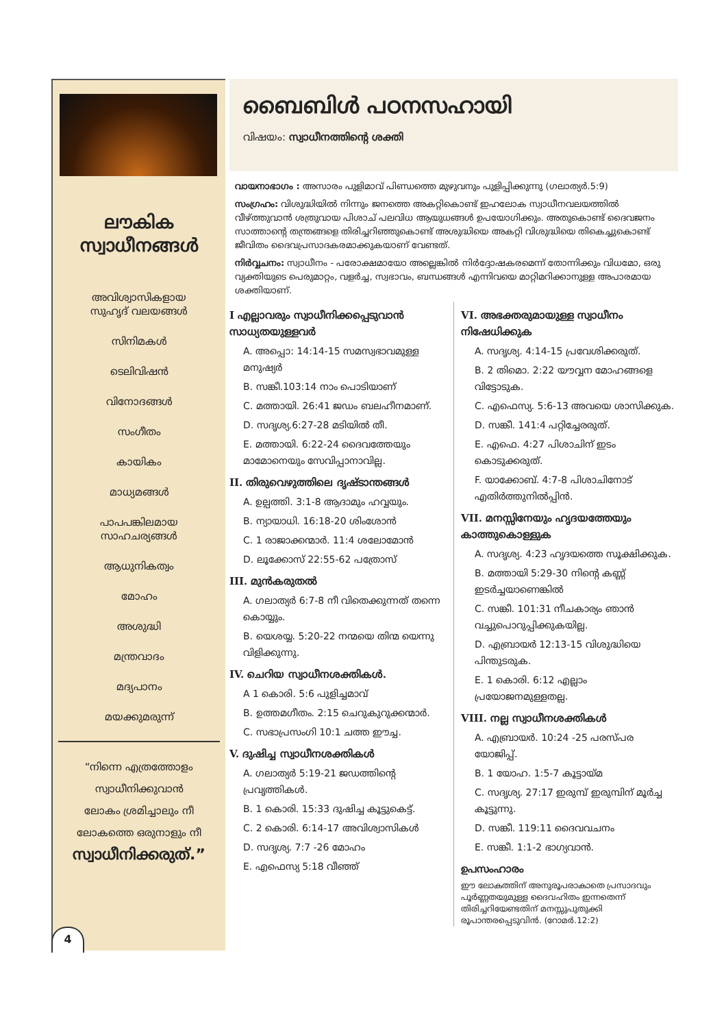ലൗകിക
സ്വാധീനങ്ങൾ
അവിശ്വാസികളായ
സുഹൃദ് വലയങ്ങൾ
സിനിമകൾ
ടെലിവിഷൻ
വിനോദങ്ങൾ
സംഗീതം
കായികം
മാധ്യമങ്ങൾ
പാപപങ്കിലമായ
സാഹചര്യങ്ങൾ
ആധുനികത്വം
മോഹം
അശുദ്ധി
മന്ത്രവാദം
മദ്യപാനം
മയക്കുമരുന്ന്
“നിന്നെ എത്രത്തോളം
സ്വാധീനിക്കുവാൻ
ലോകം ശ്രമിച്ചാലും നീ
ലോകത്തെ ഒരുനാളും നീ
സ്വാധീനിക്കരുത്.”
4
ബൈബിൾ പഠനസഹായി
വിഷയം: സ്വാധീനത്തിന്റെ ശക്തി
വായനാഭാഗം : അസാരം പുളിമാവ് പിണ്ഡത്തെ മുഴുവനും പുളിപ്പിക്കുന്നു (ഗലാത്യർ.5:9)
സംഗ്രഹം: വിശുദ്ധിയിൽ നിന്നും ജനത്തെ അകറ്റികൊണ്ട് ഇഹലോക സ്വാധീനവലയത്തിൽ വീഴ്ത്തുവാൻ ശത്രുവായ പിശാച് പലവിധ ആയുധങ്ങൾ ഉപയോഗിക്കും. അതുകൊണ്ട് ദൈവജനം സാത്താന്റെ തന്ത്രങ്ങളെ തിരിച്ചറിഞ്ഞുകൊണ്ട് അശുദ്ധിയെ അകറ്റി വിശുദ്ധിയെ തികെച്ചുകൊണ്ട് ജീവിതം ദൈവപ്രസാദകരമാക്കുകയാണ് വേണ്ടത്.
നിർവ്വചനം: സ്വാധീനം - പരോക്ഷമായോ അല്ലെങ്കിൽ നിർദ്ദോഷകരമെന്ന് തോന്നിക്കും വിധമോ, ഒരു വ്യക്തിയുടെ പെരുമാറ്റം, വളർച്ച, സ്വഭാവം, ബന്ധങ്ങൾ എന്നിവയെ മാറ്റിമറിക്കാനുള്ള അപാരമായ ശക്തിയാണ്.
I എല്ലാവരും സ്വാധീനിക്കപ്പെടുവാൻ സാധ്യതയുള്ളവർ
A. അപ്പൊ: 14:14-15 സമസ്വഭാവമുള്ള മനുഷ്യർ
B. സങ്കീ.103:14 നാം പൊടിയാണ്
C. മത്തായി. 26:41 ജഡം ബലഹീനമാണ്.
D. സദൃശ്യ.6:27-28 മടിയിൽ തീ.
E. മത്തായി. 6:22-24 ദൈവത്തേയും മാമോനെയും സേവിപ്പാനാവില്ല.
II. തിരുവെഴുത്തിലെ ദൃഷ്ടാന്തങ്ങൾ
A. ഉല്പത്തി. 3:1-8 ആദാമും ഹവ്വയും.
B. ന്യായാധി. 16:18-20 ശിംശോൻ
C. 1 രാജാക്കന്മാർ. 11:4 ശലോമോൻ
D. ലൂക്കോസ് 22:55-62 പത്രോസ്
III. മുൻകരുതൽ
A. ഗലാത്യർ 6:7-8 നീ വിതെക്കുന്നത് തന്നെ കൊയ്യും.
B. യെശയ്യ. 5:20-22 നന്മയെ തിന്മ യെന്നു വിളിക്കുന്നു.
IV. ചെറിയ സ്വാധീനശക്തികൾ.
A 1 കൊരി. 5:6 പുളിച്ചമാവ്
B. ഉത്തമഗീതം. 2:15 ചെറുകുറുക്കന്മാർ.
C. സഭാപ്രസംഗി 10:1 ചത്ത ഈച്ച.
V. ദുഷിച്ച സ്വാധീനശക്തികൾ
A. ഗലാത്യർ 5:19-21 ജഡത്തിന്റെ പ്രവൃത്തികൾ.
B. 1 കൊരി. 15:33 ദുഷിച്ച കൂട്ടുകെട്ട്.
C. 2 കൊരി. 6:14-17 അവിശ്വാസികൾ
D. സദൃശ്യ. 7:7 -26 മോഹം
E. എഫെസ്യ 5:18 വീഞ്ഞ്
VI. അഭക്തരുമായുള്ള സ്വാധീനം നിഷേധിക്കുക
A. സദൃശ്യ. 4:14-15 പ്രവേശിക്കരുത്.
B. 2 തിമൊ. 2:22 യൗവ്വന മോഹങ്ങളെ വിട്ടോടുക.
C. എഫെസ്യ. 5:6-13 അവയെ ശാസിക്കുക.
D. സങ്കീ. 141:4 പറ്റിച്ചേരരുത്.
E. എഫെ. 4:27 പിശാചിന് ഇടം കൊടുക്കരുത്.
F. യാക്കോബ്. 4:7-8 പിശാചിനോട് എതിർത്തുനിൽപ്പിൻ.
VII. മനസ്സിനേയും ഹൃദയത്തേയും കാത്തുകൊള്ളുക
A. സദൃശ്യ. 4:23 ഹൃദയത്തെ സൂക്ഷിക്കുക.
B. മത്തായി 5:29-30 നിന്റെ കണ്ണ് ഇടർച്ചയാണെങ്കിൽ
C. സങ്കീ. 101:31 നീചകാര്യം ഞാൻ വച്ചുപൊറുപ്പിക്കുകയില്ല.
D. എബ്രായർ 12:13-15 വിശുദ്ധിയെ പിന്തുടരുക.
E. 1 കൊരി. 6:12 എല്ലാം പ്രയോജനമുള്ളതല്ല.
VIII. നല്ല സ്വാധീനശക്തികൾ
A. എബ്രായർ. 10:24 -25 പരസ്പര യോജിപ്പ്.
B. 1 യോഹ. 1:5-7 കൂട്ടായ്മ
C. സദൃശ്യ. 27:17 ഇരുമ്പ് ഇരുമ്പിന് മൂർച്ച കൂട്ടുന്നു.
D. സങ്കീ. 119:11 ദൈവവചനം
E. സങ്കീ. 1:1-2 ഭാഗ്യവാൻ.
ഉപസംഹാരം
ഈ ലോകത്തിന് അനുരൂപരാകാതെ പ്രസാദവും പൂർണ്ണതയുമുള്ള ദൈവഹിതം ഇന്നതെന്ന് തിരിച്ചറിയേണ്ടതിന് മനസ്സുപുതുക്കി രൂപാന്തരപ്പെടുവിൻ. (റോമർ.12:2)